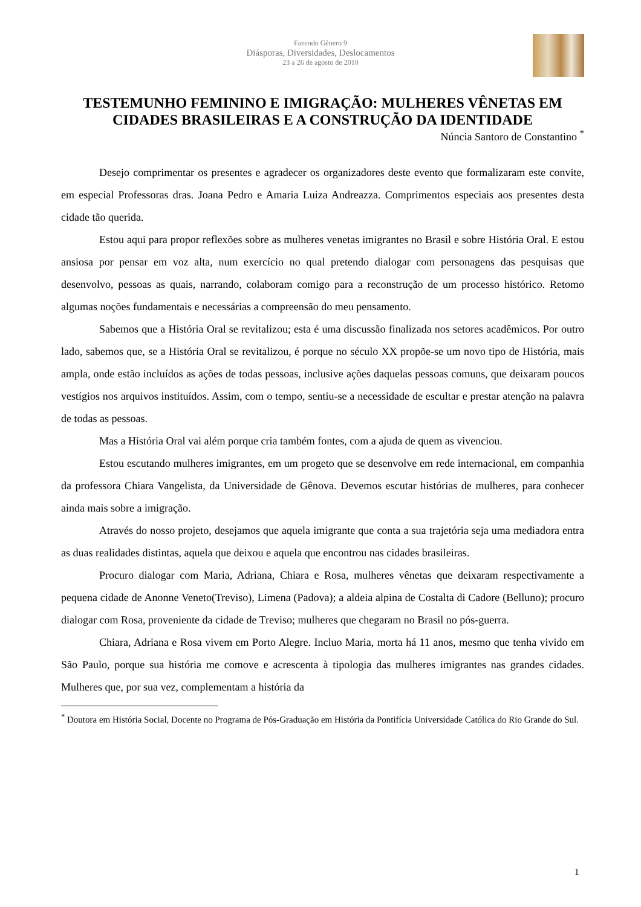Fazendo Gênero 9
Diásporas, Diversidades, Deslocamentos
23 a 26 de agosto de 2010
TESTEMUNHO FEMININO E IMIGRAÇÃO: MULHERES VÊNETAS EM CIDADES BRASILEIRAS E A CONSTRUÇÃO DA IDENTIDADE
Núncia Santoro de Constantino <sup>*</sup>
Desejo comprimentar os presentes e agradecer os organizadores deste evento que formalizaram este convite, em especial Professoras dras. Joana Pedro e Amaria Luiza Andreazza. Comprimentos especiais aos presentes desta cidade tão querida.
Estou aqui para propor reflexões sobre as mulheres venetas imigrantes no Brasil e sobre História Oral. E estou ansiosa por pensar em voz alta, num exercício no qual pretendo dialogar com personagens das pesquisas que desenvolvo, pessoas as quais, narrando, colaboram comigo para a reconstrução de um processo histórico. Retomo algumas noções fundamentais e necessárias a compreensão do meu pensamento.
Sabemos que a História Oral se revitalizou; esta é uma discussão finalizada nos setores acadêmicos. Por outro lado, sabemos que, se a História Oral se revitalizou, é porque no século XX propõe-se um novo tipo de História, mais ampla, onde estão incluídos as ações de todas pessoas, inclusive ações daquelas pessoas comuns, que deixaram poucos vestígios nos arquivos instituídos. Assim, com o tempo, sentiu-se a necessidade de escultar e prestar atenção na palavra de todas as pessoas.
Mas a História Oral vai além porque cria também fontes, com a ajuda de quem as vivenciou.
Estou escutando mulheres imigrantes, em um progeto que se desenvolve em rede internacional, em companhia da professora Chiara Vangelista, da Universidade de Gênova. Devemos escutar histórias de mulheres, para conhecer ainda mais sobre a imigração.
Através do nosso projeto, desejamos que aquela imigrante que conta a sua trajetória seja uma mediadora entra as duas realidades distintas, aquela que deixou e aquela que encontrou nas cidades brasileiras.
Procuro dialogar com Maria, Adriana, Chiara e Rosa, mulheres vênetas que deixaram respectivamente a pequena cidade de Anonne Veneto(Treviso), Limena (Padova); a aldeia alpina de Costalta di Cadore (Belluno); procuro dialogar com Rosa, proveniente da cidade de Treviso; mulheres que chegaram no Brasil no pós-guerra.
Chiara, Adriana e Rosa vivem em Porto Alegre. Incluo Maria, morta há 11 anos, mesmo que tenha vivido em São Paulo, porque sua história me comove e acrescenta à tipologia das mulheres imigrantes nas grandes cidades. Mulheres que, por sua vez, complementam a história da
<sup>*</sup> Doutora em História Social, Docente no Programa de Pós-Graduação em História da Pontifícia Universidade Católica do Rio Grande do Sul.
1